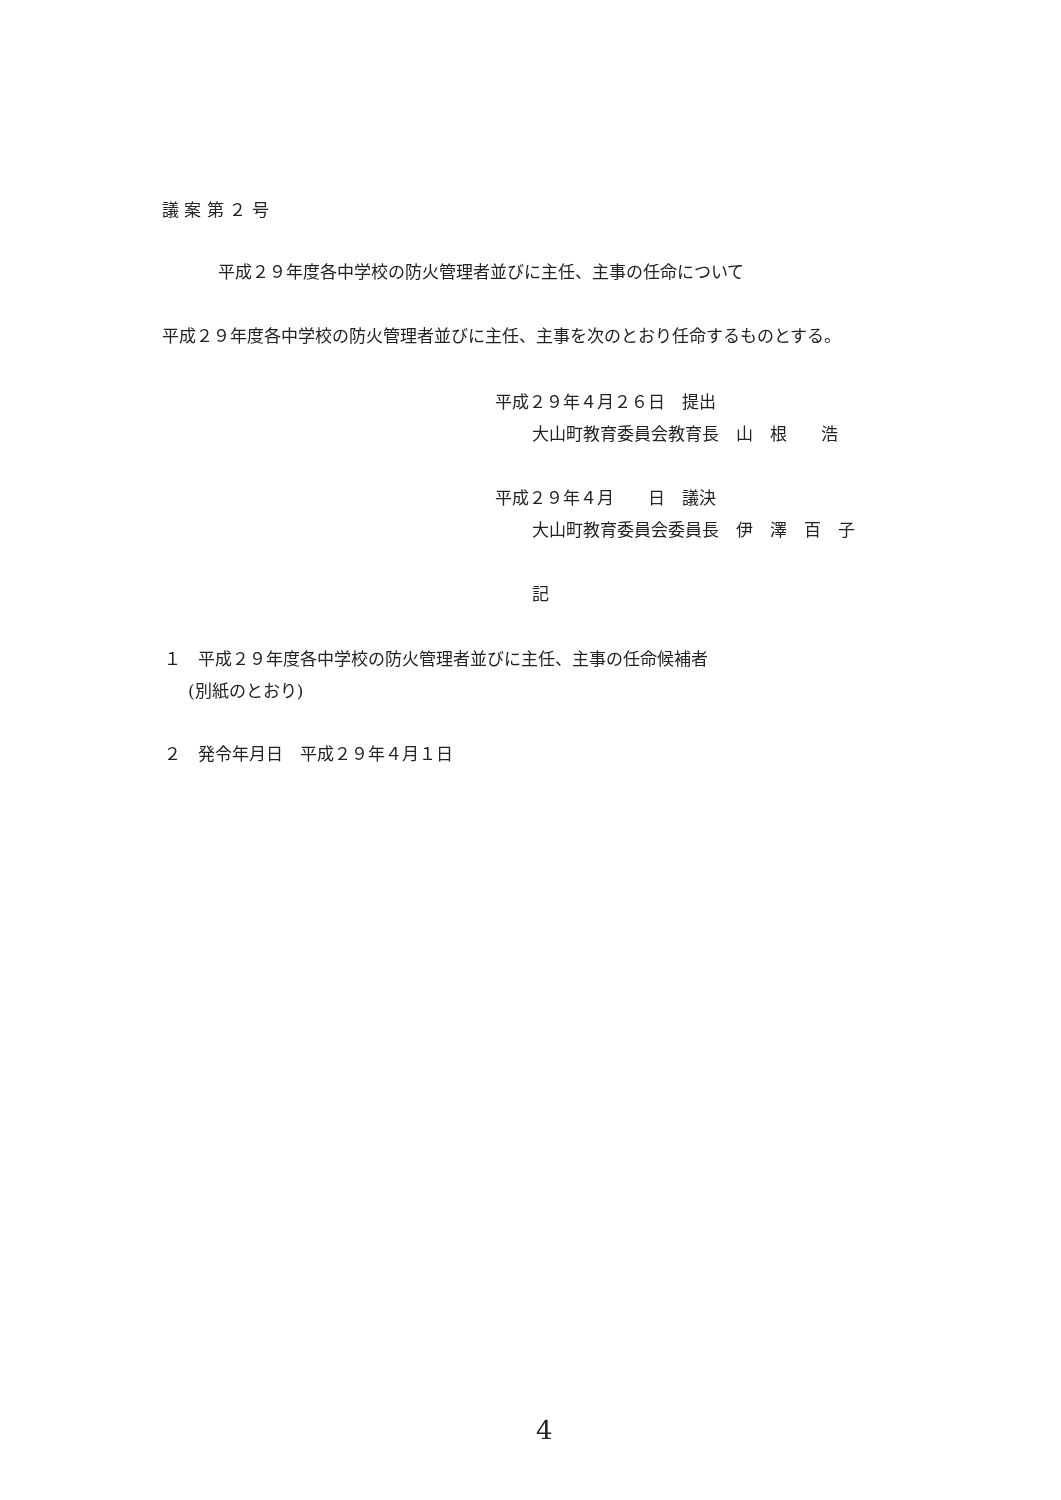議 案 第 ２ 号
平成２９年度各中学校の防火管理者並びに主任、主事の任命について
平成２９年度各中学校の防火管理者並びに主任、主事を次のとおり任命するものとする。
平成２９年４月２６日　提出
大山町教育委員会教育長　山　根　　浩
平成２９年４月　　日　議決
大山町教育委員会委員長　伊　澤　百　子
記
１　平成２９年度各中学校の防火管理者並びに主任、主事の任命候補者
(別紙のとおり)
２　発令年月日　平成２９年４月１日
4